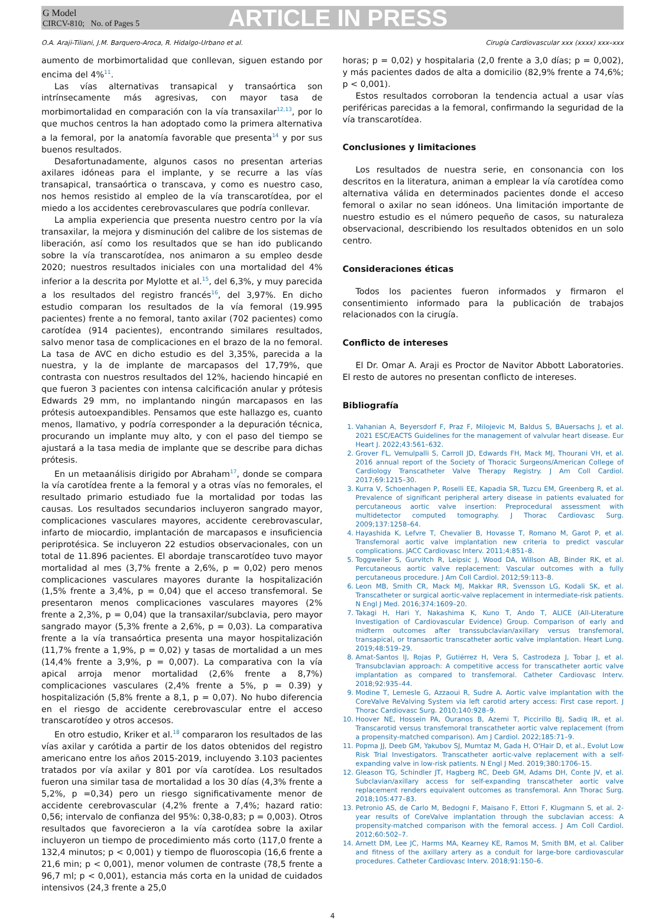G Model
CIRCV-810; No. of Pages 5
ARTICLE IN PRESS
O.A. Araji-Tiliani, J.M. Barquero-Aroca, R. Hidalgo-Urbano et al. Cirugía Cardiovascular xxx (xxxx) xxx–xxx
aumento de morbimortalidad que conllevan, siguen estando por encima del 4%<sup>11</sup>.
Las vías alternativas transapical y transaórtica son intrínsecamente más agresivas, con mayor tasa de morbimortalidad en comparación con la vía transaxilar<sup>12,13</sup>, por lo que muchos centros la han adoptado como la primera alternativa a la femoral, por la anatomía favorable que presenta<sup>14</sup> y por sus buenos resultados.
Desafortunadamente, algunos casos no presentan arterias axilares idóneas para el implante, y se recurre a las vías transapical, transaórtica o transcava, y como es nuestro caso, nos hemos resistido al empleo de la vía transcarotídea, por el miedo a los accidentes cerebrovasculares que podría conllevar.
La amplia experiencia que presenta nuestro centro por la vía transaxilar, la mejora y disminución del calibre de los sistemas de liberación, así como los resultados que se han ido publicando sobre la vía transcarotídea, nos animaron a su empleo desde 2020; nuestros resultados iniciales con una mortalidad del 4% inferior a la descrita por Mylotte et al.<sup>15</sup>, del 6,3%, y muy parecida a los resultados del registro francés<sup>16</sup>, del 3,97%. En dicho estudio comparan los resultados de la vía femoral (19.995 pacientes) frente a no femoral, tanto axilar (702 pacientes) como carotídea (914 pacientes), encontrando similares resultados, salvo menor tasa de complicaciones en el brazo de la no femoral. La tasa de AVC en dicho estudio es del 3,35%, parecida a la nuestra, y la de implante de marcapasos del 17,79%, que contrasta con nuestros resultados del 12%, haciendo hincapié en que fueron 3 pacientes con intensa calcificación anular y prótesis Edwards 29 mm, no implantando ningún marcapasos en las prótesis autoexpandibles. Pensamos que este hallazgo es, cuanto menos, llamativo, y podría corresponder a la depuración técnica, procurando un implante muy alto, y con el paso del tiempo se ajustará a la tasa media de implante que se describe para dichas prótesis.
En un metaanálisis dirigido por Abraham<sup>17</sup>, donde se compara la vía carotídea frente a la femoral y a otras vías no femorales, el resultado primario estudiado fue la mortalidad por todas las causas. Los resultados secundarios incluyeron sangrado mayor, complicaciones vasculares mayores, accidente cerebrovascular, infarto de miocardio, implantación de marcapasos e insuficiencia periprotésica. Se incluyeron 22 estudios observacionales, con un total de 11.896 pacientes. El abordaje transcarotídeo tuvo mayor mortalidad al mes (3,7% frente a 2,6%, p = 0,02) pero menos complicaciones vasculares mayores durante la hospitalización (1,5% frente a 3,4%, p = 0,04) que el acceso transfemoral. Se presentaron menos complicaciones vasculares mayores (2% frente a 2,3%, p = 0,04) que la transaxilar/subclavia, pero mayor sangrado mayor (5,3% frente a 2,6%, p = 0,03). La comparativa frente a la vía transaórtica presenta una mayor hospitalización (11,7% frente a 1,9%, p = 0,02) y tasas de mortalidad a un mes (14,4% frente a 3,9%, p = 0,007). La comparativa con la vía apical arroja menor mortalidad (2,6% frente a 8,7%) complicaciones vasculares (2,4% frente a 5%, p = 0.39) y hospitalización (5,8% frente a 8,1, p = 0,07). No hubo diferencia en el riesgo de accidente cerebrovascular entre el acceso transcarotídeo y otros accesos.
En otro estudio, Kriker et al.<sup>18</sup> compararon los resultados de las vías axilar y carótida a partir de los datos obtenidos del registro americano entre los años 2015-2019, incluyendo 3.103 pacientes tratados por vía axilar y 801 por vía carotídea. Los resultados fueron una similar tasa de mortalidad a los 30 días (4,3% frente a 5,2%, p =0,34) pero un riesgo significativamente menor de accidente cerebrovascular (4,2% frente a 7,4%; hazard ratio: 0,56; intervalo de confianza del 95%: 0,38-0,83; p = 0,003). Otros resultados que favorecieron a la vía carotídea sobre la axilar incluyeron un tiempo de procedimiento más corto (117,0 frente a 132,4 minutos; p < 0,001) y tiempo de fluoroscopia (16,6 frente a 21,6 min; p < 0,001), menor volumen de contraste (78,5 frente a 96,7 ml; p < 0,001), estancia más corta en la unidad de cuidados intensivos (24,3 frente a 25,0
horas; p = 0,02) y hospitalaria (2,0 frente a 3,0 días; p = 0,002), y más pacientes dados de alta a domicilio (82,9% frente a 74,6%; p < 0,001).
Estos resultados corroboran la tendencia actual a usar vías periféricas parecidas a la femoral, confirmando la seguridad de la vía transcarotídea.
Conclusiones y limitaciones
Los resultados de nuestra serie, en consonancia con los descritos en la literatura, animan a emplear la vía carotídea como alternativa válida en determinados pacientes donde el acceso femoral o axilar no sean idóneos. Una limitación importante de nuestro estudio es el número pequeño de casos, su naturaleza observacional, describiendo los resultados obtenidos en un solo centro.
Consideraciones éticas
Todos los pacientes fueron informados y firmaron el consentimiento informado para la publicación de trabajos relacionados con la cirugía.
Conflicto de intereses
El Dr. Omar A. Araji es Proctor de Navitor Abbott Laboratories. El resto de autores no presentan conflicto de intereses.
Bibliografía
1. Vahanian A, Beyersdorf F, Praz F, Milojevic M, Baldus S, BAuersachs J, et al. 2021 ESC/EACTS Guidelines for the management of valvular heart disease. Eur Heart J. 2022;43:561–632.
2. Grover FL, Vemulpalli S, Carroll JD, Edwards FH, Mack MJ, Thourani VH, et al. 2016 annual report of the Society of Thoracic Surgeons/American College of Cardiology Transcatheter Valve Therapy Registry. J Am Coll Cardiol. 2017;69:1215–30.
3. Kurra V, Schoenhagen P, Roselli EE, Kapadia SR, Tuzcu EM, Greenberg R, et al. Prevalence of significant peripheral artery disease in patients evaluated for percutaneous aortic valve insertion: Preprocedural assessment with multidetector computed tomography. J Thorac Cardiovasc Surg. 2009;137:1258–64.
4. Hayashida K, Lefvre T, Chevalier B, Hovasse T, Romano M, Garot P, et al. Transfemoral aortic valve implantation new criteria to predict vascular complications. JACC Cardiovasc Interv. 2011;4:851–8.
5. Toggweiler S, Gurvitch R, Leipsic J, Wood DA, Willson AB, Binder RK, et al. Percutaneous aortic valve replacement: Vascular outcomes with a fully percutaneous procedure. J Am Coll Cardiol. 2012;59:113–8.
6. Leon MB, Smith CR, Mack MJ, Makkar RR, Svensson LG, Kodali SK, et al. Transcatheter or surgical aortic-valve replacement in intermediate-risk patients. N Engl J Med. 2016;374:1609–20.
7. Takagi H, Hari Y, Nakashima K, Kuno T, Ando T, ALICE (All-Literature Investigation of Cardiovascular Evidence) Group. Comparison of early and midterm outcomes after transsubclavian/axillary versus transfemoral, transapical, or transaortic transcatheter aortic valve implantation. Heart Lung. 2019;48:519–29.
8. Amat-Santos IJ, Rojas P, Gutiérrez H, Vera S, Castrodeza J, Tobar J, et al. Transubclavian approach: A competitive access for transcatheter aortic valve implantation as compared to transfemoral. Catheter Cardiovasc Interv. 2018;92:935–44.
9. Modine T, Lemesle G, Azzaoui R, Sudre A. Aortic valve implantation with the CoreValve ReValving System via left carotid artery access: First case report. J Thorac Cardiovasc Surg. 2010;140:928–9.
10. Hoover NE, Hossein PA, Ouranos B, Azemi T, Piccirillo BJ, Sadiq IR, et al. Transcarotid versus transfemoral transcatheter aortic valve replacement (from a propensity-matched comparison). Am J Cardiol. 2022;185:71–9.
11. Popma JJ, Deeb GM, Yakubov SJ, Mumtaz M, Gada H, O'Hair D, et al., Evolut Low Risk Trial Investigators. Transcatheter aortic-valve replacement with a self-expanding valve in low-risk patients. N Engl J Med. 2019;380:1706–15.
12. Gleason TG, Schindler JT, Hagberg RC, Deeb GM, Adams DH, Conte JV, et al. Subclavian/axillary access for self-expanding transcatheter aortic valve replacement renders equivalent outcomes as transfemoral. Ann Thorac Surg. 2018;105:477–83.
13. Petronio AS, de Carlo M, Bedogni F, Maisano F, Ettori F, Klugmann S, et al. 2-year results of CoreValve implantation through the subclavian access: A propensity-matched comparison with the femoral access. J Am Coll Cardiol. 2012;60:502–7.
14. Arnett DM, Lee JC, Harms MA, Kearney KE, Ramos M, Smith BM, et al. Caliber and fitness of the axillary artery as a conduit for large-bore cardiovascular procedures. Catheter Cardiovasc Interv. 2018;91:150–6.
4